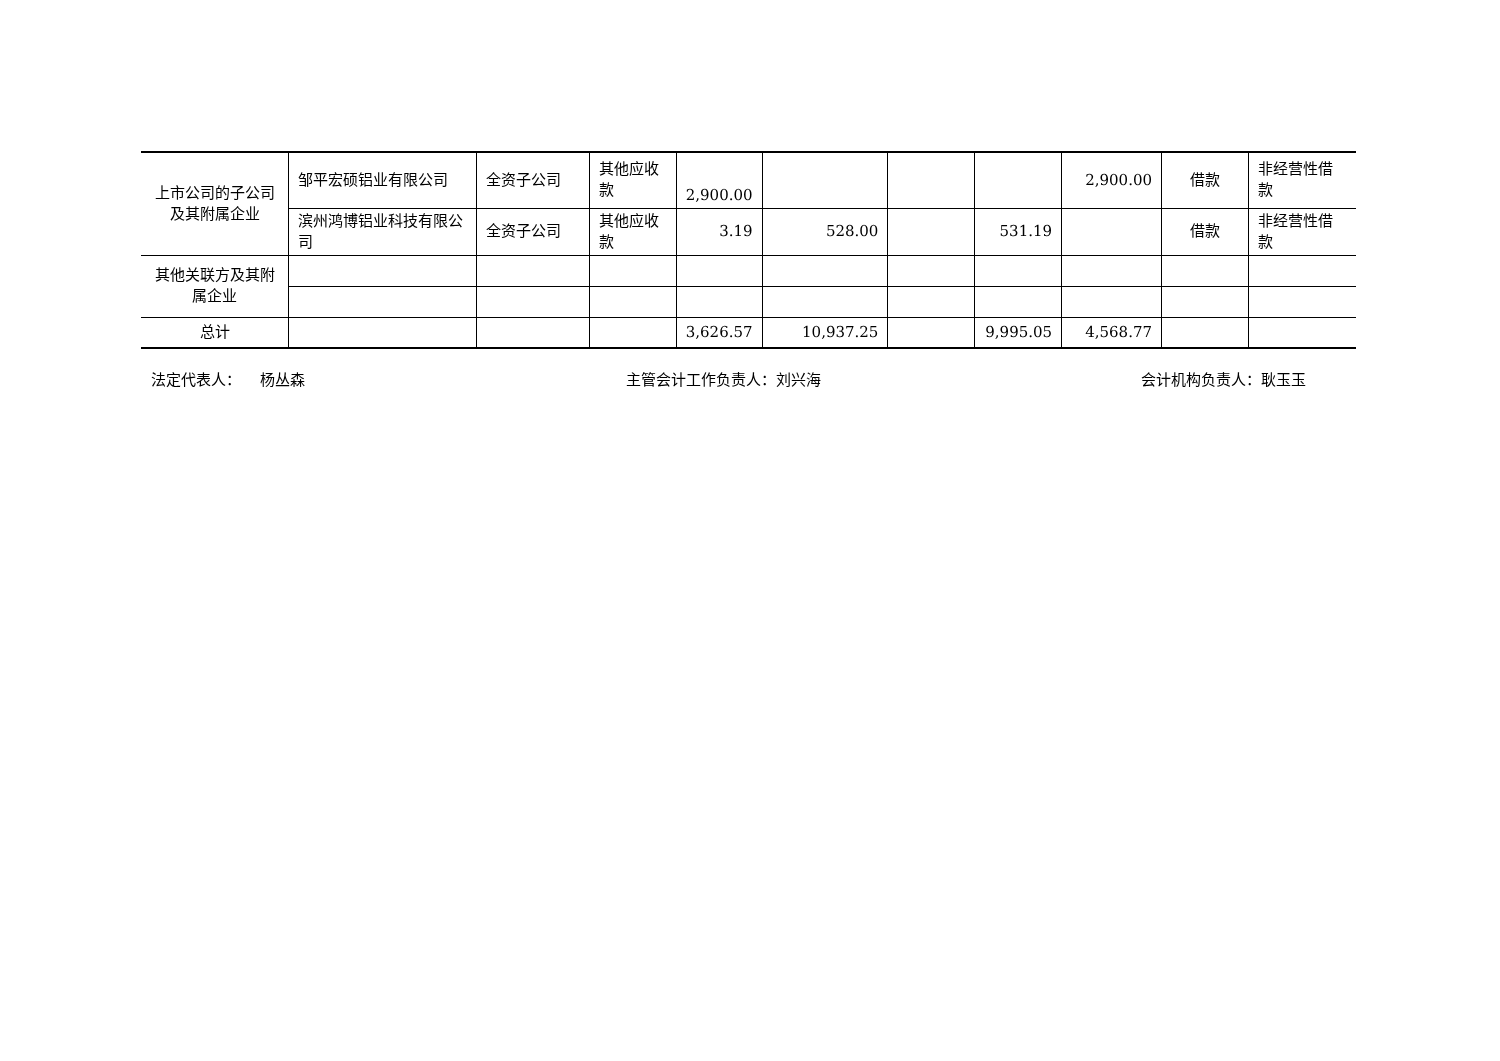| 上市公司的子公司及其附属企业 | 邹平宏硕铝业有限公司 | 全资子公司 | 其他应收款 | 2,900.00 | | | | 2,900.00 | 借款 | 非经营性借款 |
| | 滨州鸿博铝业科技有限公司 | 全资子公司 | 其他应收款 | 3.19 | 528.00 | | 531.19 | | 借款 | 非经营性借款 |
| 其他关联方及其附属企业 | | | | | | | | | | |
| 总计 | | | | 3,626.57 | 10,937.25 | | 9,995.05 | 4,568.77 | | |
法定代表人： 杨丛森 主管会计工作负责人：刘兴海 会计机构负责人：耿玉玉